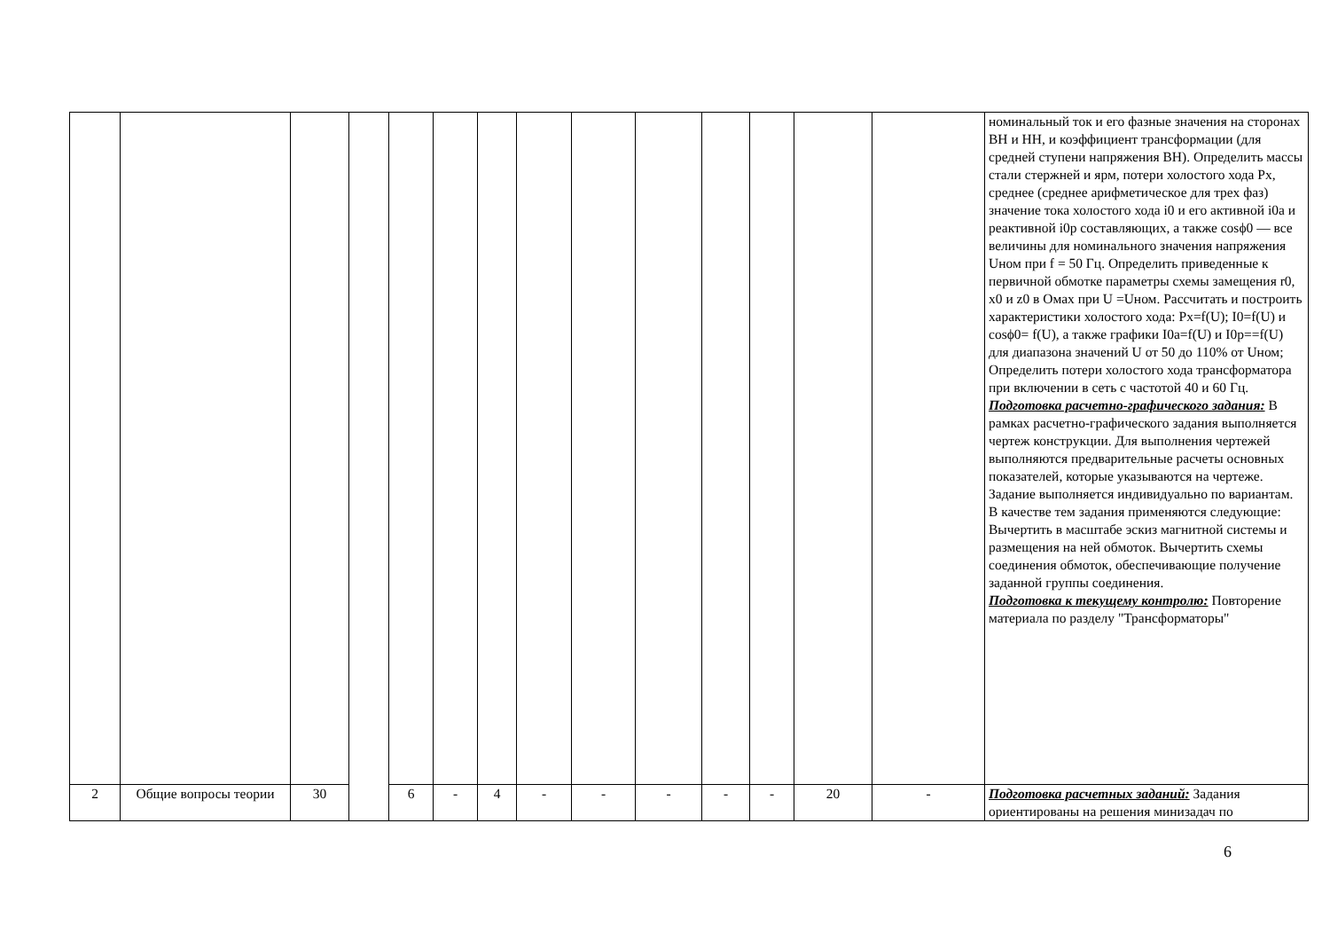| | | | | | | | | | | | | | | номинальный ток и его фазные значения на сторонах ВН и НН, и коэффициент трансформации (для средней ступени напряжения ВН). Определить массы стали стержней и ярм, потери холостого хода Рх, среднее (среднее арифметическое для трех фаз) значение тока холостого хода i0 и его активной i0a и реактивной i0p составляющих, а также cosϕ0 — все величины для номинального значения напряжения Uном при f = 50 Гц. Определить приведенные к первичной обмотке параметры схемы замещения r0, x0 и z0 в Омах при U =Uном. Рассчитать и построить характеристики холостого хода: Рх=f(U); I0=f(U) и cosϕ0= f(U), а также графики I0a=f(U) и I0p==f(U) для диапазона значений U от 50 до 110% от Uном; Определить потери холостого хода трансформатора при включении в сеть с частотой 40 и 60 Гц. Подготовка расчетно-графического задания: В рамках расчетно-графического задания выполняется чертеж конструкции. Для выполнения чертежей выполняются предварительные расчеты основных показателей, которые указываются на чертеже. Задание выполняется индивидуально по вариантам. В качестве тем задания применяются следующие: Вычертить в масштабе эскиз магнитной системы и размещения на ней обмоток. Вычертить схемы соединения обмоток, обеспечивающие получение заданной группы соединения. Подготовка к текущему контролю: Повторение материала по разделу "Трансформаторы" |
| 2 | Общие вопросы теории | 30 | | 6 | - | 4 | - | - | - | - | - | 20 | - | Подготовка расчетных заданий: Задания ориентированы на решения минизадач по |
6